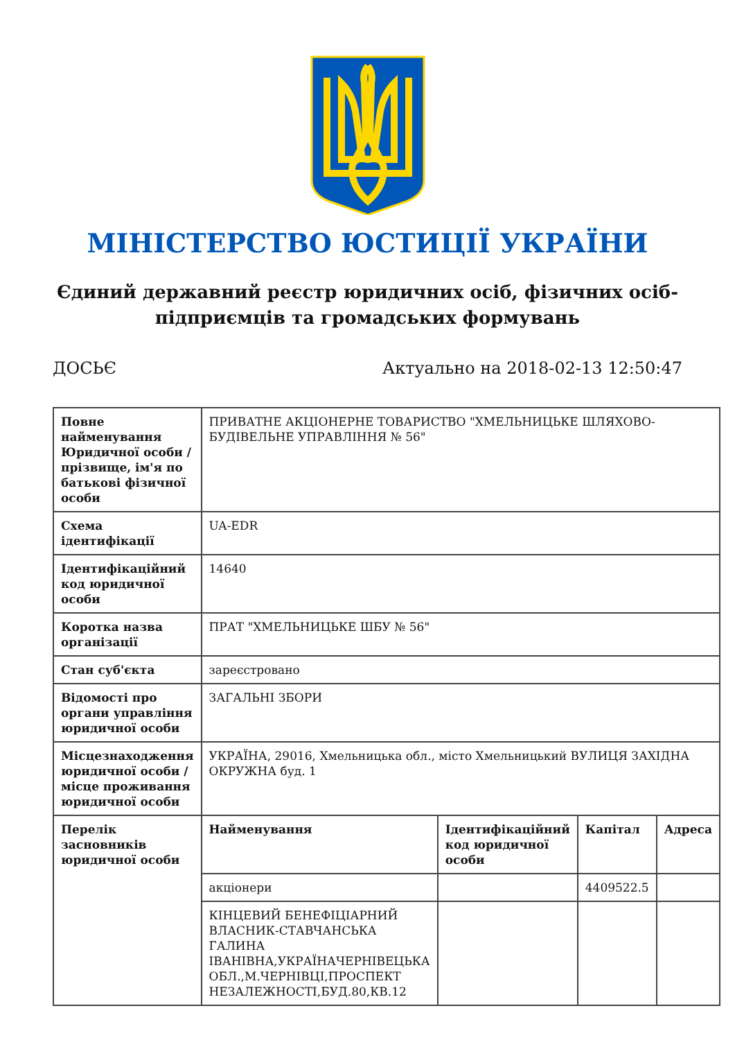МІНІСТЕРСТВО ЮСТИЦІЇ УКРАЇНИ
Єдиний державний реєстр юридичних осіб, фізичних осіб-підприємців та громадських формувань
ДОСЬЄ Актуально на 2018-02-13 12:50:47
| Повне найменування Юридичної особи / прізвище, ім'я по батькові фізичної особи | ПРИВАТНЕ АКЦІОНЕРНЕ ТОВАРИСТВО "ХМЕЛЬНИЦЬКЕ ШЛЯХОВО-БУДІВЕЛЬНЕ УПРАВЛІННЯ № 56" | | | |
| Схема ідентифікації | UA-EDR | | | |
| Ідентифікаційний код юридичної особи | 14640 | | | |
| Коротка назва організації | ПРАТ "ХМЕЛЬНИЦЬКЕ ШБУ № 56" | | | |
| Стан суб'єкта | зареєстровано | | | |
| Відомості про органи управління юридичної особи | ЗАГАЛЬНІ ЗБОРИ | | | |
| Місцезнаходження юридичної особи / місце проживання юридичної особи | УКРАЇНА, 29016, Хмельницька обл., місто Хмельницький ВУЛИЦЯ ЗАХІДНА ОКРУЖНА буд. 1 | | | |
| Перелік засновників юридичної особи | Найменування | Ідентифікаційний код юридичної особи | Капітал | Адреса |
| | акціонери | | 4409522.5 | |
| | КІНЦЕВИЙ БЕНЕФІЦІАРНИЙ ВЛАСНИК-СТАВЧАНСЬКА ГАЛИНА ІВАНІВНА,УКРАЇНАЧЕРНІВЕЦЬКА ОБЛ.,М.ЧЕРНІВЦІ,ПРОСПЕКТ НЕЗАЛЕЖНОСТІ,БУД.80,КВ.12 | | | |